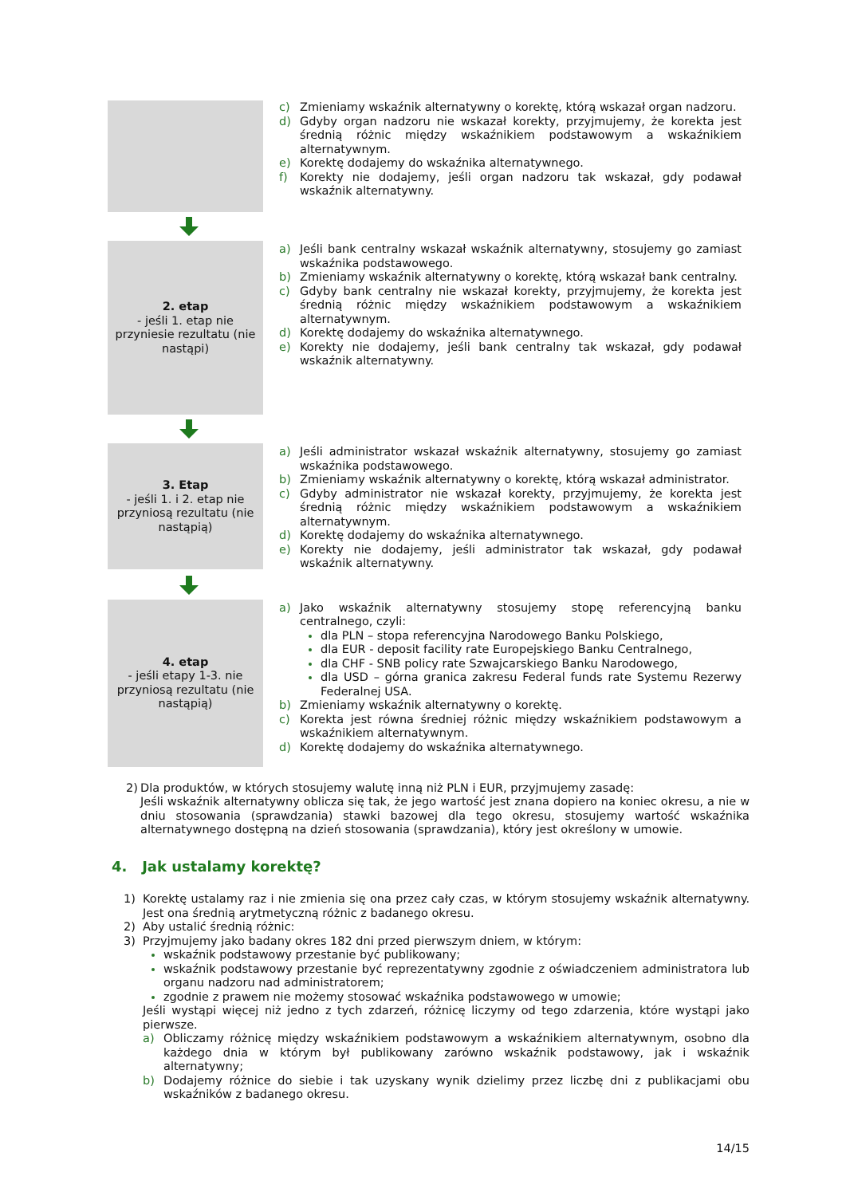c) Zmieniamy wskaźnik alternatywny o korektę, którą wskazał organ nadzoru.
d) Gdyby organ nadzoru nie wskazał korekty, przyjmujemy, że korekta jest średnią różnic między wskaźnikiem podstawowym a wskaźnikiem alternatywnym.
e) Korektę dodajemy do wskaźnika alternatywnego.
f) Korekty nie dodajemy, jeśli organ nadzoru tak wskazał, gdy podawał wskaźnik alternatywny.
2. etap
- jeśli 1. etap nie przyniesie rezultatu (nie nastąpi)
a) Jeśli bank centralny wskazał wskaźnik alternatywny, stosujemy go zamiast wskaźnika podstawowego.
b) Zmieniamy wskaźnik alternatywny o korektę, którą wskazał bank centralny.
c) Gdyby bank centralny nie wskazał korekty, przyjmujemy, że korekta jest średnią różnic między wskaźnikiem podstawowym a wskaźnikiem alternatywnym.
d) Korektę dodajemy do wskaźnika alternatywnego.
e) Korekty nie dodajemy, jeśli bank centralny tak wskazał, gdy podawał wskaźnik alternatywny.
3. Etap
- jeśli 1. i 2. etap nie przyniosą rezultatu (nie nastąpią)
a) Jeśli administrator wskazał wskaźnik alternatywny, stosujemy go zamiast wskaźnika podstawowego.
b) Zmieniamy wskaźnik alternatywny o korektę, którą wskazał administrator.
c) Gdyby administrator nie wskazał korekty, przyjmujemy, że korekta jest średnią różnic między wskaźnikiem podstawowym a wskaźnikiem alternatywnym.
d) Korektę dodajemy do wskaźnika alternatywnego.
e) Korekty nie dodajemy, jeśli administrator tak wskazał, gdy podawał wskaźnik alternatywny.
4. etap
- jeśli etapy 1-3. nie przyniosą rezultatu (nie nastąpią)
a) Jako wskaźnik alternatywny stosujemy stopę referencyjną banku centralnego, czyli:
dla PLN – stopa referencyjna Narodowego Banku Polskiego,
dla EUR - deposit facility rate Europejskiego Banku Centralnego,
dla CHF - SNB policy rate Szwajcarskiego Banku Narodowego,
dla USD – górna granica zakresu Federal funds rate Systemu Rezerwy Federalnej USA.
b) Zmieniamy wskaźnik alternatywny o korektę.
c) Korekta jest równa średniej różnic między wskaźnikiem podstawowym a wskaźnikiem alternatywnym.
d) Korektę dodajemy do wskaźnika alternatywnego.
2) Dla produktów, w których stosujemy walutę inną niż PLN i EUR, przyjmujemy zasadę:
Jeśli wskaźnik alternatywny oblicza się tak, że jego wartość jest znana dopiero na koniec okresu, a nie w dniu stosowania (sprawdzania) stawki bazowej dla tego okresu, stosujemy wartość wskaźnika alternatywnego dostępną na dzień stosowania (sprawdzania), który jest określony w umowie.
4. Jak ustalamy korektę?
1) Korektę ustalamy raz i nie zmienia się ona przez cały czas, w którym stosujemy wskaźnik alternatywny. Jest ona średnią arytmetyczną różnic z badanego okresu.
2) Aby ustalić średnią różnic:
3) Przyjmujemy jako badany okres 182 dni przed pierwszym dniem, w którym:
wskaźnik podstawowy przestanie być publikowany;
wskaźnik podstawowy przestanie być reprezentatywny zgodnie z oświadczeniem administratora lub organu nadzoru nad administratorem;
zgodnie z prawem nie możemy stosować wskaźnika podstawowego w umowie;
Jeśli wystąpi więcej niż jedno z tych zdarzeń, różnicę liczymy od tego zdarzenia, które wystąpi jako pierwsze.
a) Obliczamy różnicę między wskaźnikiem podstawowym a wskaźnikiem alternatywnym, osobno dla każdego dnia w którym był publikowany zarówno wskaźnik podstawowy, jak i wskaźnik alternatywny;
b) Dodajemy różnice do siebie i tak uzyskany wynik dzielimy przez liczbę dni z publikacjami obu wskaźników z badanego okresu.
14/15